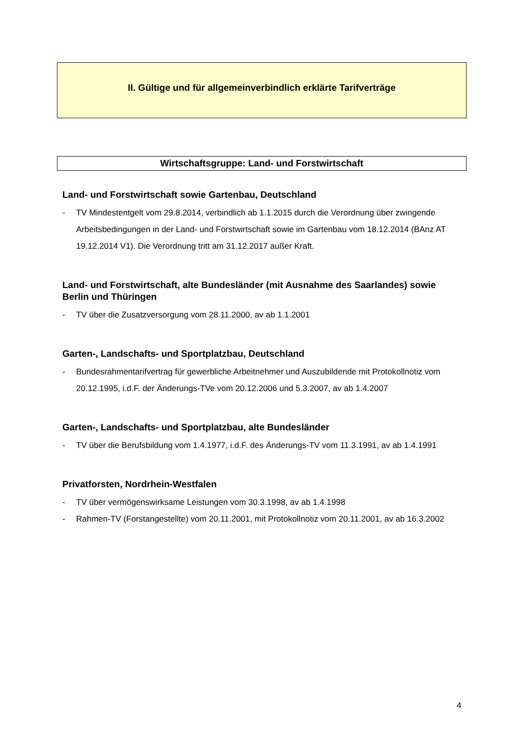II. Gültige und für allgemeinverbindlich erklärte Tarifverträge
Wirtschaftsgruppe: Land- und Forstwirtschaft
Land- und Forstwirtschaft sowie Gartenbau, Deutschland
- TV Mindestentgelt vom 29.8.2014, verbindlich ab 1.1.2015 durch die Verordnung über zwingende Arbeitsbedingungen in der Land- und Forstwirtschaft sowie im Gartenbau vom 18.12.2014 (BAnz AT 19.12.2014 V1). Die Verordnung tritt am 31.12.2017 außer Kraft.
Land- und Forstwirtschaft, alte Bundesländer (mit Ausnahme des Saarlandes) sowie Berlin und Thüringen
- TV über die Zusatzversorgung vom 28.11.2000, av ab 1.1.2001
Garten-, Landschafts- und Sportplatzbau, Deutschland
- Bundesrahmentarifvertrag für gewerbliche Arbeitnehmer und Auszubildende mit Protokollnotiz vom 20.12.1995, i.d.F. der Änderungs-TVe vom 20.12.2006 und 5.3.2007, av ab 1.4.2007
Garten-, Landschafts- und Sportplatzbau, alte Bundesländer
- TV über die Berufsbildung vom 1.4.1977, i.d.F. des Änderungs-TV vom 11.3.1991, av ab 1.4.1991
Privatforsten, Nordrhein-Westfalen
- TV über vermögenswirksame Leistungen vom 30.3.1998, av ab 1.4.1998
- Rahmen-TV (Forstangestellte) vom 20.11.2001, mit Protokollnotiz vom 20.11.2001, av ab 16.3.2002
4